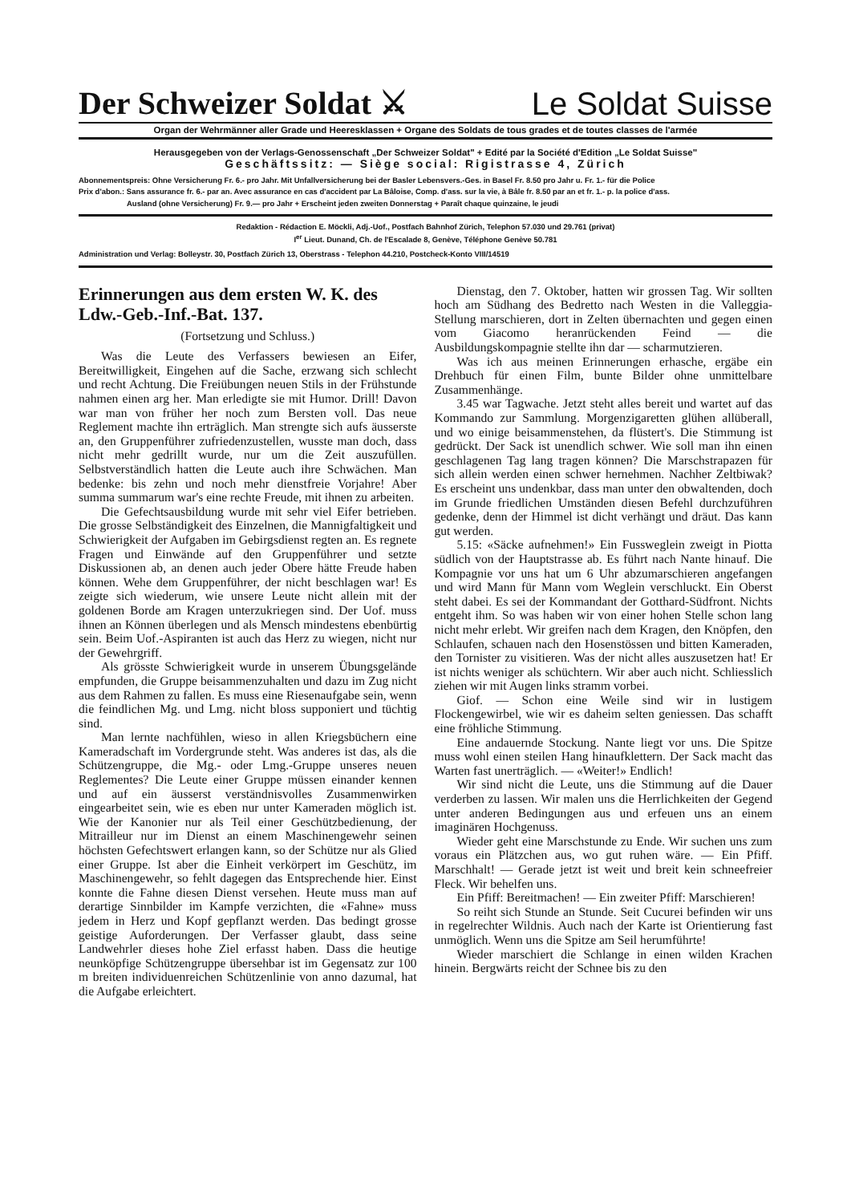Der Schweizer Soldat ⚔ Le Soldat Suisse
Organ der Wehrmänner aller Grade und Heeresklassen + Organe des Soldats de tous grades et de toutes classes de l'armée
Herausgegeben von der Verlags-Genossenschaft „Der Schweizer Soldat" + Edité par la Société d'Edition „Le Soldat Suisse"
Geschäftssitz: — Siège social: Rigistrasse 4, Zürich
Abonnementspreis: Ohne Versicherung Fr. 6.- pro Jahr. Mit Unfallversicherung bei der Basler Lebensvers.-Ges. in Basel Fr. 8.50 pro Jahr u. Fr. 1.- für die Police
Prix d'abon.: Sans assurance fr. 6.- par an. Avec assurance en cas d'accident par La Bâloise, Comp. d'ass. sur la vie, à Bâle fr. 8.50 par an et fr. 1.- p. la police d'ass.
Ausland (ohne Versicherung) Fr. 9.— pro Jahr + Erscheint jeden zweiten Donnerstag + Paraît chaque quinzaine, le jeudi
Redaktion - Rédaction E. Möckli, Adj.-Uof., Postfach Bahnhof Zürich, Telephon 57.030 und 29.761 (privat)
I<sup>er</sup> Lieut. Dunand, Ch. de l'Escalade 8, Genève, Téléphone Genève 50.781
Administration und Verlag: Bolleystr. 30, Postfach Zürich 13, Oberstrass - Telephon 44.210, Postcheck-Konto VIII/14519
Erinnerungen aus dem ersten W. K. des Ldw.-Geb.-Inf.-Bat. 137.
(Fortsetzung und Schluss.)
Was die Leute des Verfassers bewiesen an Eifer, Bereitwilligkeit, Eingehen auf die Sache, erzwang sich schlecht und recht Achtung. Die Freiübungen neuen Stils in der Frühstunde nahmen einen arg her. Man erledigte sie mit Humor. Drill! Davon war man von früher her noch zum Bersten voll. Das neue Reglement machte ihn erträglich. Man strengte sich aufs äusserste an, den Gruppenführer zufriedenzustellen, wusste man doch, dass nicht mehr gedrillt wurde, nur um die Zeit auszufüllen. Selbstverständlich hatten die Leute auch ihre Schwächen. Man bedenke: bis zehn und noch mehr dienstfreie Vorjahre! Aber summa summarum war's eine rechte Freude, mit ihnen zu arbeiten.
Die Gefechtsausbildung wurde mit sehr viel Eifer betrieben. Die grosse Selbständigkeit des Einzelnen, die Mannigfaltigkeit und Schwierigkeit der Aufgaben im Gebirgsdienst regten an. Es regnete Fragen und Einwände auf den Gruppenführer und setzte Diskussionen ab, an denen auch jeder Obere hätte Freude haben können. Wehe dem Gruppenführer, der nicht beschlagen war! Es zeigte sich wiederum, wie unsere Leute nicht allein mit der goldenen Borde am Kragen unterzukriegen sind. Der Uof. muss ihnen an Können überlegen und als Mensch mindestens ebenbürtig sein. Beim Uof.-Aspiranten ist auch das Herz zu wiegen, nicht nur der Gewehrgriff.
Als grösste Schwierigkeit wurde in unserem Übungsgelände empfunden, die Gruppe beisammenzuhalten und dazu im Zug nicht aus dem Rahmen zu fallen. Es muss eine Riesenaufgabe sein, wenn die feindlichen Mg. und Lmg. nicht bloss supponiert und tüchtig sind.
Man lernte nachfühlen, wieso in allen Kriegsbüchern eine Kameradschaft im Vordergrunde steht. Was anderes ist das, als die Schützengruppe, die Mg.- oder Lmg.-Gruppe unseres neuen Reglementes? Die Leute einer Gruppe müssen einander kennen und auf ein äusserst verständnisvolles Zusammenwirken eingearbeitet sein, wie es eben nur unter Kameraden möglich ist. Wie der Kanonier nur als Teil einer Geschützbedienung, der Mitrailleur nur im Dienst an einem Maschinengewehr seinen höchsten Gefechtswert erlangen kann, so der Schütze nur als Glied einer Gruppe. Ist aber die Einheit verkörpert im Geschütz, im Maschinengewehr, so fehlt dagegen das Entsprechende hier. Einst konnte die Fahne diesen Dienst versehen. Heute muss man auf derartige Sinnbilder im Kampfe verzichten, die «Fahne» muss jedem in Herz und Kopf gepflanzt werden. Das bedingt grosse geistige Auforderungen. Der Verfasser glaubt, dass seine Landwehrler dieses hohe Ziel erfasst haben. Dass die heutige neunköpfige Schützengruppe übersehbar ist im Gegensatz zur 100 m breiten individuenreichen Schützenlinie von anno dazumal, hat die Aufgabe erleichtert.
Dienstag, den 7. Oktober, hatten wir grossen Tag. Wir sollten hoch am Südhang des Bedretto nach Westen in die Valleggia-Stellung marschieren, dort in Zelten übernachten und gegen einen vom Giacomo heranrückenden Feind — die Ausbildungskompagnie stellte ihn dar — scharmutzieren.
Was ich aus meinen Erinnerungen erhasche, ergäbe ein Drehbuch für einen Film, bunte Bilder ohne unmittelbare Zusammenhänge.
3.45 war Tagwache. Jetzt steht alles bereit und wartet auf das Kommando zur Sammlung. Morgenzigaretten glühen allüberall, und wo einige beisammenstehen, da flüstert's. Die Stimmung ist gedrückt. Der Sack ist unendlich schwer. Wie soll man ihn einen geschlagenen Tag lang tragen können? Die Marschstrapazen für sich allein werden einen schwer hernehmen. Nachher Zeltbiwak? Es erscheint uns undenkbar, dass man unter den obwaltenden, doch im Grunde friedlichen Umständen diesen Befehl durchzuführen gedenke, denn der Himmel ist dicht verhängt und dräut. Das kann gut werden.
5.15: «Säcke aufnehmen!» Ein Fussweglein zweigt in Piotta südlich von der Hauptstrasse ab. Es führt nach Nante hinauf. Die Kompagnie vor uns hat um 6 Uhr abzumarschieren angefangen und wird Mann für Mann vom Weglein verschluckt. Ein Oberst steht dabei. Es sei der Kommandant der Gotthard-Südfront. Nichts entgeht ihm. So was haben wir von einer hohen Stelle schon lang nicht mehr erlebt. Wir greifen nach dem Kragen, den Knöpfen, den Schlaufen, schauen nach den Hosenstössen und bitten Kameraden, den Tornister zu visitieren. Was der nicht alles auszusetzen hat! Er ist nichts weniger als schüchtern. Wir aber auch nicht. Schliesslich ziehen wir mit Augen links stramm vorbei.
Giof. — Schon eine Weile sind wir in lustigem Flockengewirbel, wie wir es daheim selten geniessen. Das schafft eine fröhliche Stimmung.
Eine andauernde Stockung. Nante liegt vor uns. Die Spitze muss wohl einen steilen Hang hinaufklettern. Der Sack macht das Warten fast unerträglich. — «Weiter!» Endlich!
Wir sind nicht die Leute, uns die Stimmung auf die Dauer verderben zu lassen. Wir malen uns die Herrlichkeiten der Gegend unter anderen Bedingungen aus und erfeuen uns an einem imaginären Hochgenuss.
Wieder geht eine Marschstunde zu Ende. Wir suchen uns zum voraus ein Plätzchen aus, wo gut ruhen wäre. — Ein Pfiff. Marschhalt! — Gerade jetzt ist weit und breit kein schneefreier Fleck. Wir behelfen uns.
Ein Pfiff: Bereitmachen! — Ein zweiter Pfiff: Marschieren!
So reiht sich Stunde an Stunde. Seit Cucurei befinden wir uns in regelrechter Wildnis. Auch nach der Karte ist Orientierung fast unmöglich. Wenn uns die Spitze am Seil herumführte!
Wieder marschiert die Schlange in einen wilden Krachen hinein. Bergwärts reicht der Schnee bis zu den